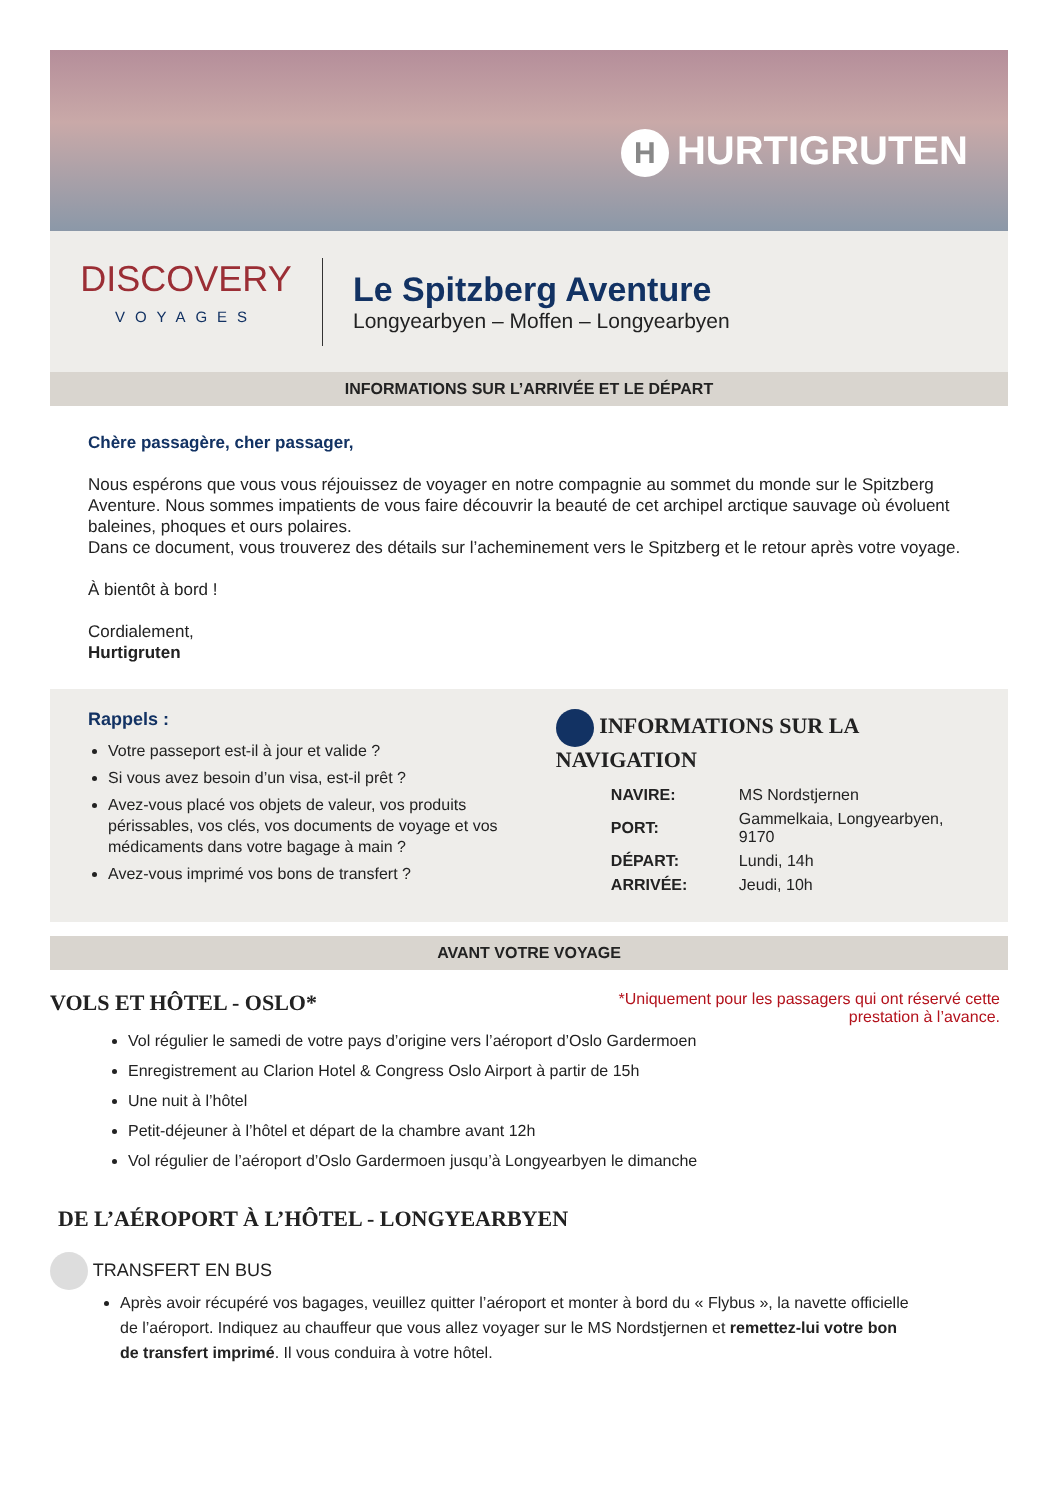H HURTIGRUTEN
DISCOVERY
VOYAGES
Le Spitzberg Aventure
Longyearbyen – Moffen – Longyearbyen
INFORMATIONS SUR L’ARRIVÉE ET LE DÉPART
Chère passagère, cher passager,
Nous espérons que vous vous réjouissez de voyager en notre compagnie au sommet du monde sur le Spitzberg Aventure. Nous sommes impatients de vous faire découvrir la beauté de cet archipel arctique sauvage où évoluent baleines, phoques et ours polaires.
Dans ce document, vous trouverez des détails sur l’acheminement vers le Spitzberg et le retour après votre voyage.
À bientôt à bord !
Cordialement,
Hurtigruten
Rappels :
Votre passeport est-il à jour et valide ?
Si vous avez besoin d’un visa, est-il prêt ?
Avez-vous placé vos objets de valeur, vos produits périssables, vos clés, vos documents de voyage et vos médicaments dans votre bagage à main ?
Avez-vous imprimé vos bons de transfert ?
INFORMATIONS SUR LA NAVIGATION
| NAVIRE: | MS Nordstjernen |
| PORT: | Gammelkaia, Longyearbyen, 9170 |
| DÉPART: | Lundi, 14h |
| ARRIVÉE: | Jeudi, 10h |
AVANT VOTRE VOYAGE
VOLS ET HÔTEL - OSLO*
*Uniquement pour les passagers qui ont réservé cette
prestation à l’avance.
Vol régulier le samedi de votre pays d’origine vers l’aéroport d’Oslo Gardermoen
Enregistrement au Clarion Hotel & Congress Oslo Airport à partir de 15h
Une nuit à l’hôtel
Petit-déjeuner à l’hôtel et départ de la chambre avant 12h
Vol régulier de l’aéroport d’Oslo Gardermoen jusqu’à Longyearbyen le dimanche
DE L’AÉROPORT À L’HÔTEL - LONGYEARBYEN
TRANSFERT EN BUS
Après avoir récupéré vos bagages, veuillez quitter l’aéroport et monter à bord du « Flybus », la navette officielle de l’aéroport. Indiquez au chauffeur que vous allez voyager sur le MS Nordstjernen et remettez-lui votre bon de transfert imprimé. Il vous conduira à votre hôtel.